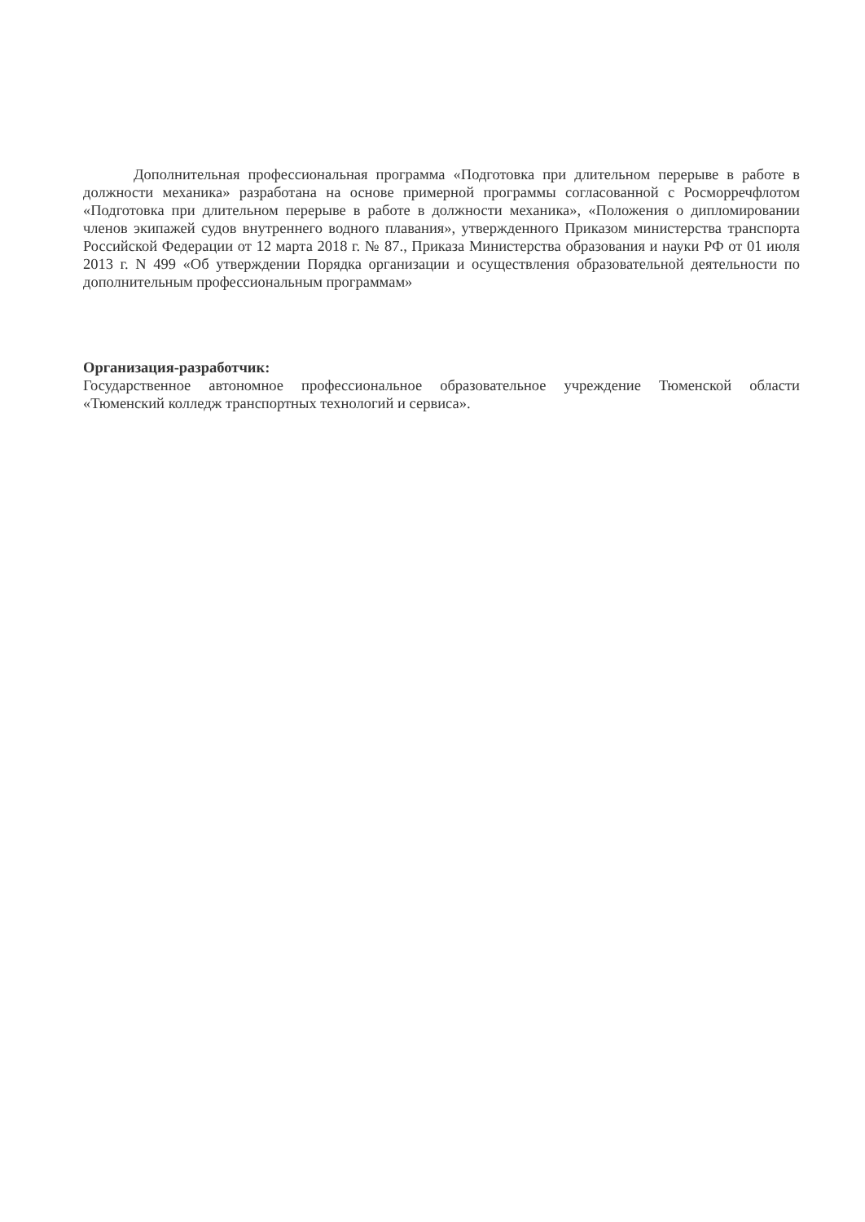Дополнительная профессиональная программа «Подготовка при длительном перерыве в работе в должности механика» разработана на основе примерной программы согласованной с Росморречфлотом «Подготовка при длительном перерыве в работе в должности механика», «Положения о дипломировании членов экипажей судов внутреннего водного плавания», утвержденного Приказом министерства транспорта Российской Федерации от 12 марта 2018 г. № 87., Приказа Министерства образования и науки РФ от 01 июля 2013 г. N 499 «Об утверждении Порядка организации и осуществления образовательной деятельности по дополнительным профессиональным программам»
Организация-разработчик:
Государственное автономное профессиональное образовательное учреждение Тюменской области «Тюменский колледж транспортных технологий и сервиса».